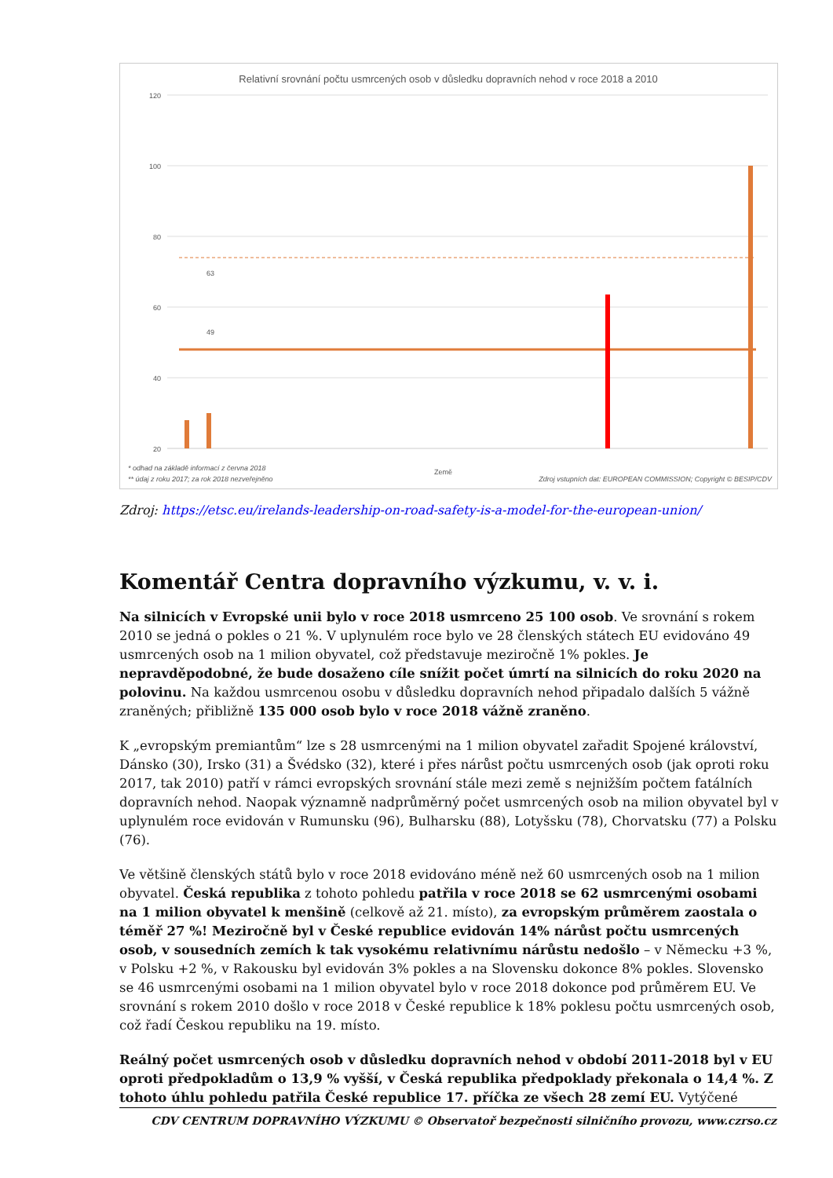Relativní srovnání počtu usmrcených osob v důsledku dopravních nehod v roce 2018 a 2010
120
100
80
60
40
20
49
63
Země
* odhad na základě informací z června 2018
** údaj z roku 2017; za rok 2018 nezveřejněno
Zdroj vstupních dat: EUROPEAN COMMISSION; Copyright © BESIP/CDV
Zdroj: https://etsc.eu/irelands-leadership-on-road-safety-is-a-model-for-the-european-union/
Komentář Centra dopravního výzkumu, v. v. i.
Na silnicích v Evropské unii bylo v roce 2018 usmrceno 25 100 osob. Ve srovnání s rokem 2010 se jedná o pokles o 21 %. V uplynulém roce bylo ve 28 členských státech EU evidováno 49 usmrcených osob na 1 milion obyvatel, což představuje meziročně 1% pokles. Je nepravděpodobné, že bude dosaženo cíle snížit počet úmrtí na silnicích do roku 2020 na polovinu. Na každou usmrcenou osobu v důsledku dopravních nehod připadalo dalších 5 vážně zraněných; přibližně 135 000 osob bylo v roce 2018 vážně zraněno.
K „evropským premiantům“ lze s 28 usmrcenými na 1 milion obyvatel zařadit Spojené království, Dánsko (30), Irsko (31) a Švédsko (32), které i přes nárůst počtu usmrcených osob (jak oproti roku 2017, tak 2010) patří v rámci evropských srovnání stále mezi země s nejnižším počtem fatálních dopravních nehod. Naopak významně nadprůměrný počet usmrcených osob na milion obyvatel byl v uplynulém roce evidován v Rumunsku (96), Bulharsku (88), Lotyšsku (78), Chorvatsku (77) a Polsku (76).
Ve většině členských států bylo v roce 2018 evidováno méně než 60 usmrcených osob na 1 milion obyvatel. Česká republika z tohoto pohledu patřila v roce 2018 se 62 usmrcenými osobami na 1 milion obyvatel k menšině (celkově až 21. místo), za evropským průměrem zaostala o téměř 27 %! Meziročně byl v České republice evidován 14% nárůst počtu usmrcených osob, v sousedních zemích k tak vysokému relativnímu nárůstu nedošlo – v Německu +3 %, v Polsku +2 %, v Rakousku byl evidován 3% pokles a na Slovensku dokonce 8% pokles. Slovensko se 46 usmrcenými osobami na 1 milion obyvatel bylo v roce 2018 dokonce pod průměrem EU. Ve srovnání s rokem 2010 došlo v roce 2018 v České republice k 18% poklesu počtu usmrcených osob, což řadí Českou republiku na 19. místo.
Reálný počet usmrcených osob v důsledku dopravních nehod v období 2011-2018 byl v EU oproti předpokladům o 13,9 % vyšší, v Česká republika předpoklady překonala o 14,4 %. Z tohoto úhlu pohledu patřila České republice 17. příčka ze všech 28 zemí EU. Vytýčené
CDV CENTRUM DOPRAVNÍHO VÝZKUMU © Observatoř bezpečnosti silničního provozu, www.czrso.cz